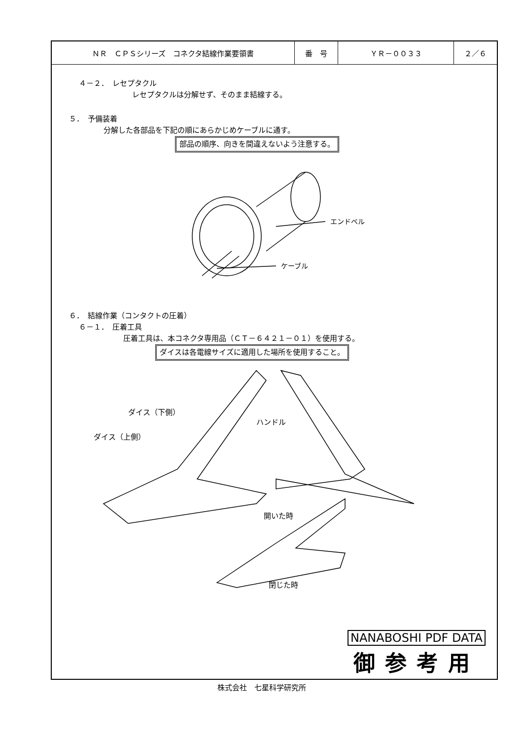| ＮＲ ＣＰＳシリーズ コネクタ結線作業要領書 | 番 号 | ＹＲ－００３３ | ２／６ |
４－２．　レセプタクル
レセプタクルは分解せず、そのまま結線する。
５．　予備装着
分解した各部品を下記の順にあらかじめケーブルに通す。
部品の順序、向きを間違えないよう注意する。
エンドベル
ケーブル
６．　結線作業（コンタクトの圧着）
６－１．　圧着工具
圧着工具は、本コネクタ専用品（ＣＴ－６４２１－０１）を使用する。
ダイスは各電線サイズに適用した場所を使用すること。
ダイス（下側）
ダイス（上側）
ハンドル
開いた時
閉じた時
NANABOSHI PDF DATA
御参考用
株式会社　七星科学研究所